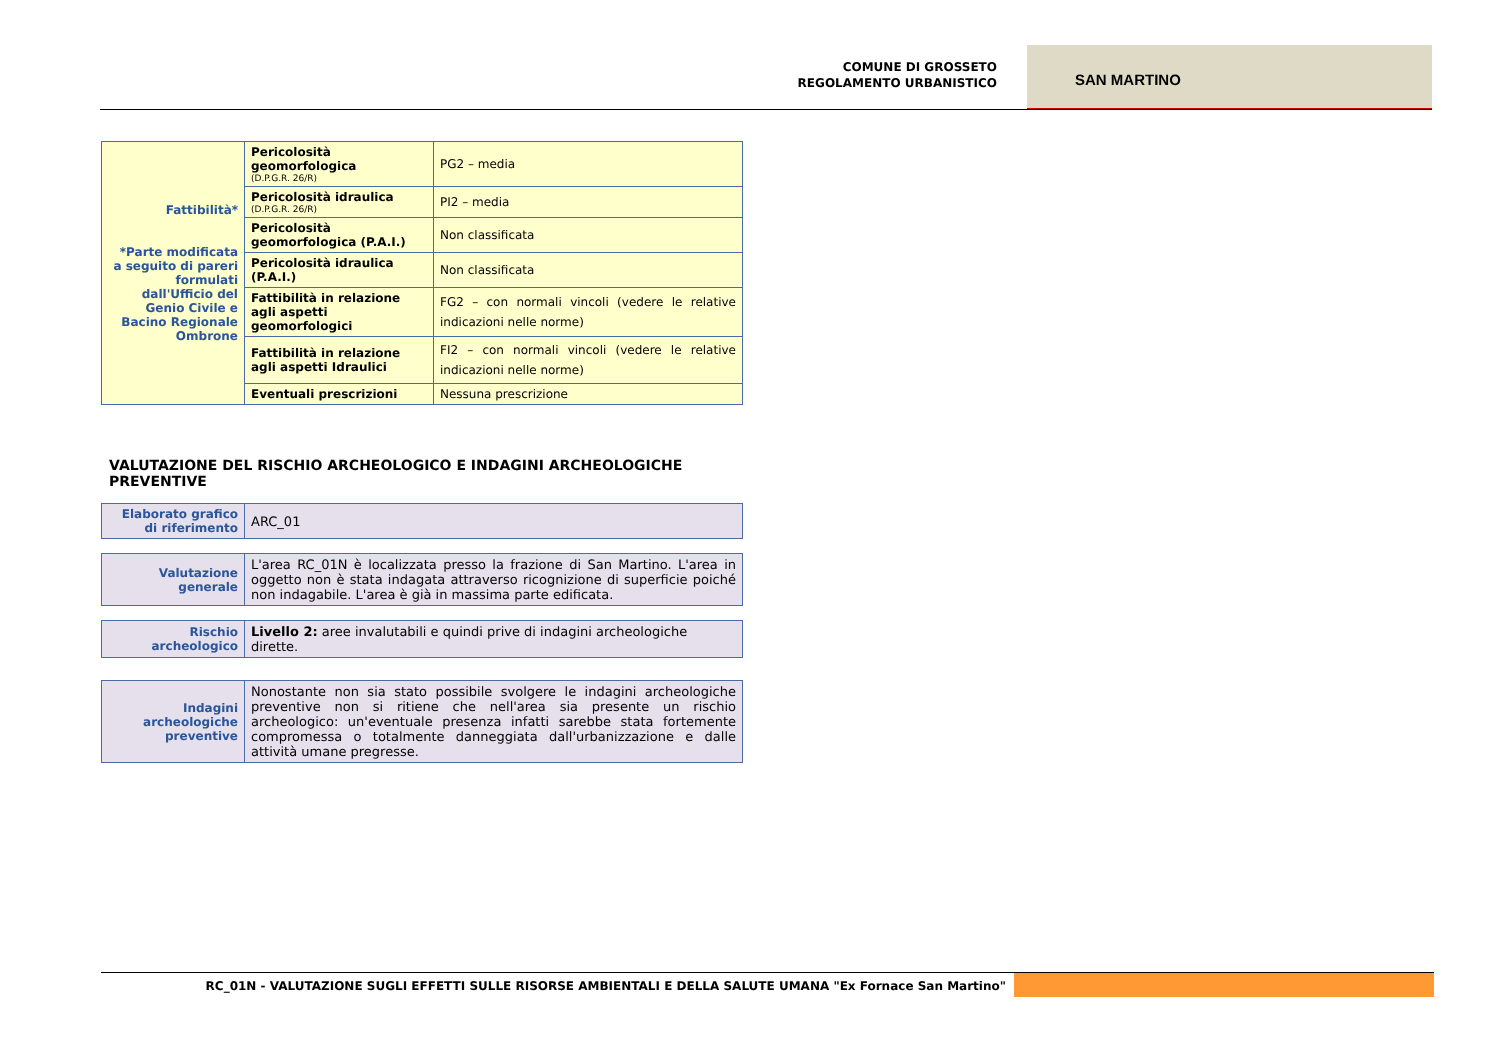COMUNE DI GROSSETO
REGOLAMENTO URBANISTICO
SAN MARTINO
| Fattibilità* *Parte modificata a seguito di pareri formulati dall'Ufficio del Genio Civile e Bacino Regionale Ombrone | Pericolosità geomorfologica (D.P.G.R. 26/R) | PG2 – media |
| | Pericolosità idraulica (D.P.G.R. 26/R) | PI2 – media |
| | Pericolosità geomorfologica (P.A.I.) | Non classificata |
| | Pericolosità idraulica (P.A.I.) | Non classificata |
| | Fattibilità in relazione agli aspetti geomorfologici | FG2 – con normali vincoli (vedere le relative indicazioni nelle norme) |
| | Fattibilità in relazione agli aspetti Idraulici | FI2 – con normali vincoli (vedere le relative indicazioni nelle norme) |
| | Eventuali prescrizioni | Nessuna prescrizione |
VALUTAZIONE DEL RISCHIO ARCHEOLOGICO E INDAGINI ARCHEOLOGICHE PREVENTIVE
| Elaborato grafico di riferimento | ARC_01 |
| Valutazione generale | L'area RC_01N è localizzata presso la frazione di San Martino. L'area in oggetto non è stata indagata attraverso ricognizione di superficie poiché non indagabile. L'area è già in massima parte edificata. |
| Rischio archeologico | Livello 2: aree invalutabili e quindi prive di indagini archeologiche dirette. |
| Indagini archeologiche preventive | Nonostante non sia stato possibile svolgere le indagini archeologiche preventive non si ritiene che nell'area sia presente un rischio archeologico: un'eventuale presenza infatti sarebbe stata fortemente compromessa o totalmente danneggiata dall'urbanizzazione e dalle attività umane pregresse. |
RC_01N - VALUTAZIONE SUGLI EFFETTI SULLE RISORSE AMBIENTALI E DELLA SALUTE UMANA "Ex Fornace San Martino"